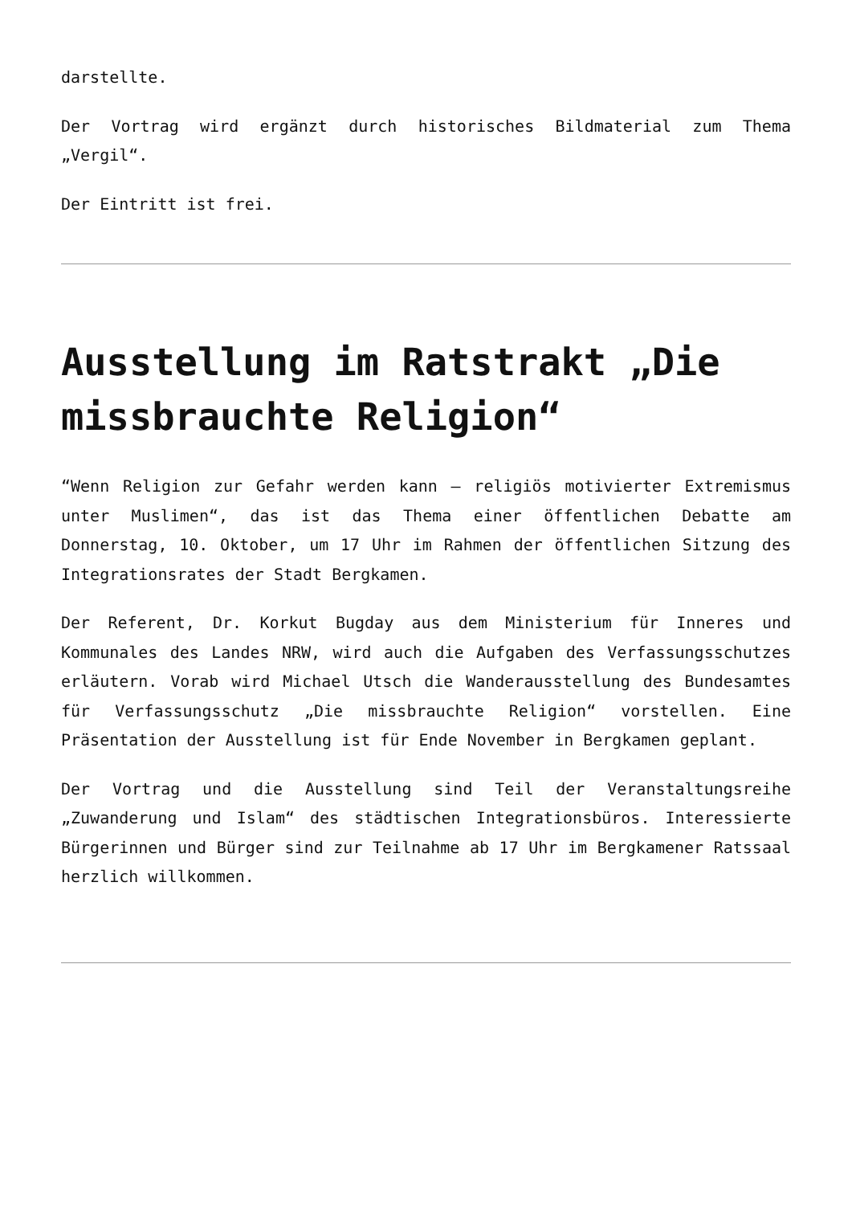darstellte.
Der Vortrag wird ergänzt durch historisches Bildmaterial zum Thema „Vergil“.
Der Eintritt ist frei.
Ausstellung im Ratstrakt „Die missbrauchte Religion“
“Wenn Religion zur Gefahr werden kann – religiös motivierter Extremismus unter Muslimen“, das ist das Thema einer öffentlichen Debatte am Donnerstag, 10. Oktober, um 17 Uhr im Rahmen der öffentlichen Sitzung des Integrationsrates der Stadt Bergkamen.
Der Referent, Dr. Korkut Bugday aus dem Ministerium für Inneres und Kommunales des Landes NRW, wird auch die Aufgaben des Verfassungsschutzes erläutern. Vorab wird Michael Utsch die Wanderausstellung des Bundesamtes für Verfassungsschutz „Die missbrauchte Religion“ vorstellen. Eine Präsentation der Ausstellung ist für Ende November in Bergkamen geplant.
Der Vortrag und die Ausstellung sind Teil der Veranstaltungsreihe „Zuwanderung und Islam“ des städtischen Integrationsbüros. Interessierte Bürgerinnen und Bürger sind zur Teilnahme ab 17 Uhr im Bergkamener Ratssaal herzlich willkommen.